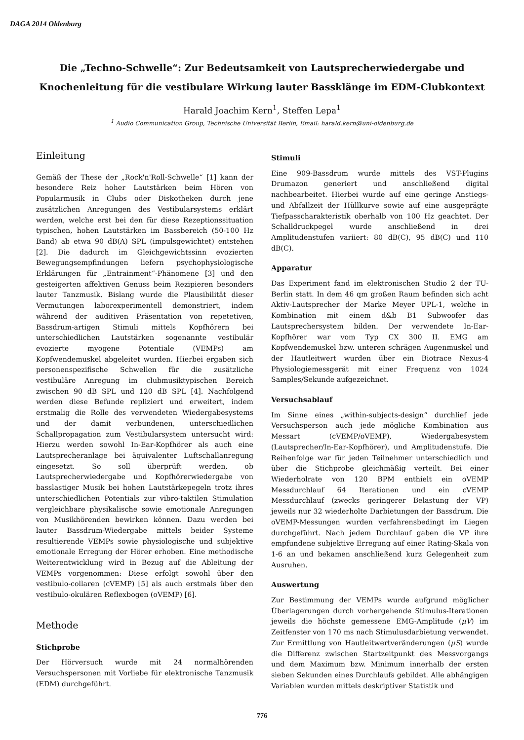DAGA 2014 Oldenburg
Die „Techno-Schwelle“: Zur Bedeutsamkeit von Lautsprecherwiedergabe und
Knochenleitung für die vestibulare Wirkung lauter Bassklänge im EDM-Clubkontext
Harald Joachim Kern<sup>1</sup>, Steffen Lepa<sup>1</sup>
<sup>1</sup> Audio Communication Group, Technische Universität Berlin, Email: harald.kern@uni-oldenburg.de
Einleitung
Gemäß der These der „Rock'n'Roll-Schwelle“ [1] kann der besondere Reiz hoher Lautstärken beim Hören von Popularmusik in Clubs oder Diskotheken durch jene zusätzlichen Anregungen des Vestibularsystems erklärt werden, welche erst bei den für diese Rezeptionssituation typischen, hohen Lautstärken im Bassbereich (50-100 Hz Band) ab etwa 90 dB(A) SPL (impulsgewichtet) entstehen [2]. Die dadurch im Gleichgewichtssinn evozierten Bewegungsempfindungen liefern psychophysiologische Erklärungen für „Entrainment“-Phänomene [3] und den gesteigerten affektiven Genuss beim Rezipieren besonders lauter Tanzmusik. Bislang wurde die Plausibilität dieser Vermutungen laborexperimentell demonstriert, indem während der auditiven Präsentation von repetetiven, Bassdrum-artigen Stimuli mittels Kopfhörern bei unterschiedlichen Lautstärken sogenannte vestibulär evozierte myogene Potentiale (VEMPs) am Kopfwendemuskel abgeleitet wurden. Hierbei ergaben sich personenspezifische Schwellen für die zusätzliche vestibuläre Anregung im clubmusiktypischen Bereich zwischen 90 dB SPL und 120 dB SPL [4]. Nachfolgend werden diese Befunde repliziert und erweitert, indem erstmalig die Rolle des verwendeten Wiedergabesystems und der damit verbundenen, unterschiedlichen Schallpropagation zum Vestibularsystem untersucht wird: Hierzu werden sowohl In-Ear-Kopfhörer als auch eine Lautsprecheranlage bei äquivalenter Luftschallanregung eingesetzt. So soll überprüft werden, ob Lautsprecherwiedergabe und Kopfhörerwiedergabe von basslastiger Musik bei hohen Lautstärkepegeln trotz ihres unterschiedlichen Potentials zur vibro-taktilen Stimulation vergleichbare physikalische sowie emotionale Anregungen von Musikhörenden bewirken können. Dazu werden bei lauter Bassdrum-Wiedergabe mittels beider Systeme resultierende VEMPs sowie physiologische und subjektive emotionale Erregung der Hörer erhoben. Eine methodische Weiterentwicklung wird in Bezug auf die Ableitung der VEMPs vorgenommen: Diese erfolgt sowohl über den vestibulo-collaren (cVEMP) [5] als auch erstmals über den vestibulo-okulären Reflexbogen (oVEMP) [6].
Methode
Stichprobe
Der Hörversuch wurde mit 24 normalhörenden Versuchspersonen mit Vorliebe für elektronische Tanzmusik (EDM) durchgeführt.
Stimuli
Eine 909-Bassdrum wurde mittels des VST-Plugins Drumazon generiert und anschließend digital nachbearbeitet. Hierbei wurde auf eine geringe Anstiegs- und Abfallzeit der Hüllkurve sowie auf eine ausgeprägte Tiefpasscharakteristik oberhalb von 100 Hz geachtet. Der Schalldruckpegel wurde anschließend in drei Amplitudenstufen variiert: 80 dB(C), 95 dB(C) und 110 dB(C).
Apparatur
Das Experiment fand im elektronischen Studio 2 der TU-Berlin statt. In dem 46 qm großen Raum befinden sich acht Aktiv-Lautsprecher der Marke Meyer UPL-1, welche in Kombination mit einem d&b B1 Subwoofer das Lautsprechersystem bilden. Der verwendete In-Ear-Kopfhörer war vom Typ CX 300 II. EMG am Kopfwendemuskel bzw. unteren schrägen Augenmuskel und der Hautleitwert wurden über ein Biotrace Nexus-4 Physiologiemessgerät mit einer Frequenz von 1024 Samples/Sekunde aufgezeichnet.
Versuchsablauf
Im Sinne eines „within-subjects-design“ durchlief jede Versuchsperson auch jede mögliche Kombination aus Messart (cVEMP/oVEMP), Wiedergabesystem (Lautsprecher/In-Ear-Kopfhörer), und Amplitudenstufe. Die Reihenfolge war für jeden Teilnehmer unterschiedlich und über die Stichprobe gleichmäßig verteilt. Bei einer Wiederholrate von 120 BPM enthielt ein oVEMP Messdurchlauf 64 Iterationen und ein cVEMP Messdurchlauf (zwecks geringerer Belastung der VP) jeweils nur 32 wiederholte Darbietungen der Bassdrum. Die oVEMP-Messungen wurden verfahrensbedingt im Liegen durchgeführt. Nach jedem Durchlauf gaben die VP ihre empfundene subjektive Erregung auf einer Rating-Skala von 1-6 an und bekamen anschließend kurz Gelegenheit zum Ausruhen.
Auswertung
Zur Bestimmung der VEMPs wurde aufgrund möglicher Überlagerungen durch vorhergehende Stimulus-Iterationen jeweils die höchste gemessene EMG-Amplitude (μV) im Zeitfenster von 170 ms nach Stimulusdarbietung verwendet. Zur Ermittlung von Hautleitwertveränderungen (μS) wurde die Differenz zwischen Startzeitpunkt des Messvorgangs und dem Maximum bzw. Minimum innerhalb der ersten sieben Sekunden eines Durchlaufs gebildet. Alle abhängigen Variablen wurden mittels deskriptiver Statistik und
776